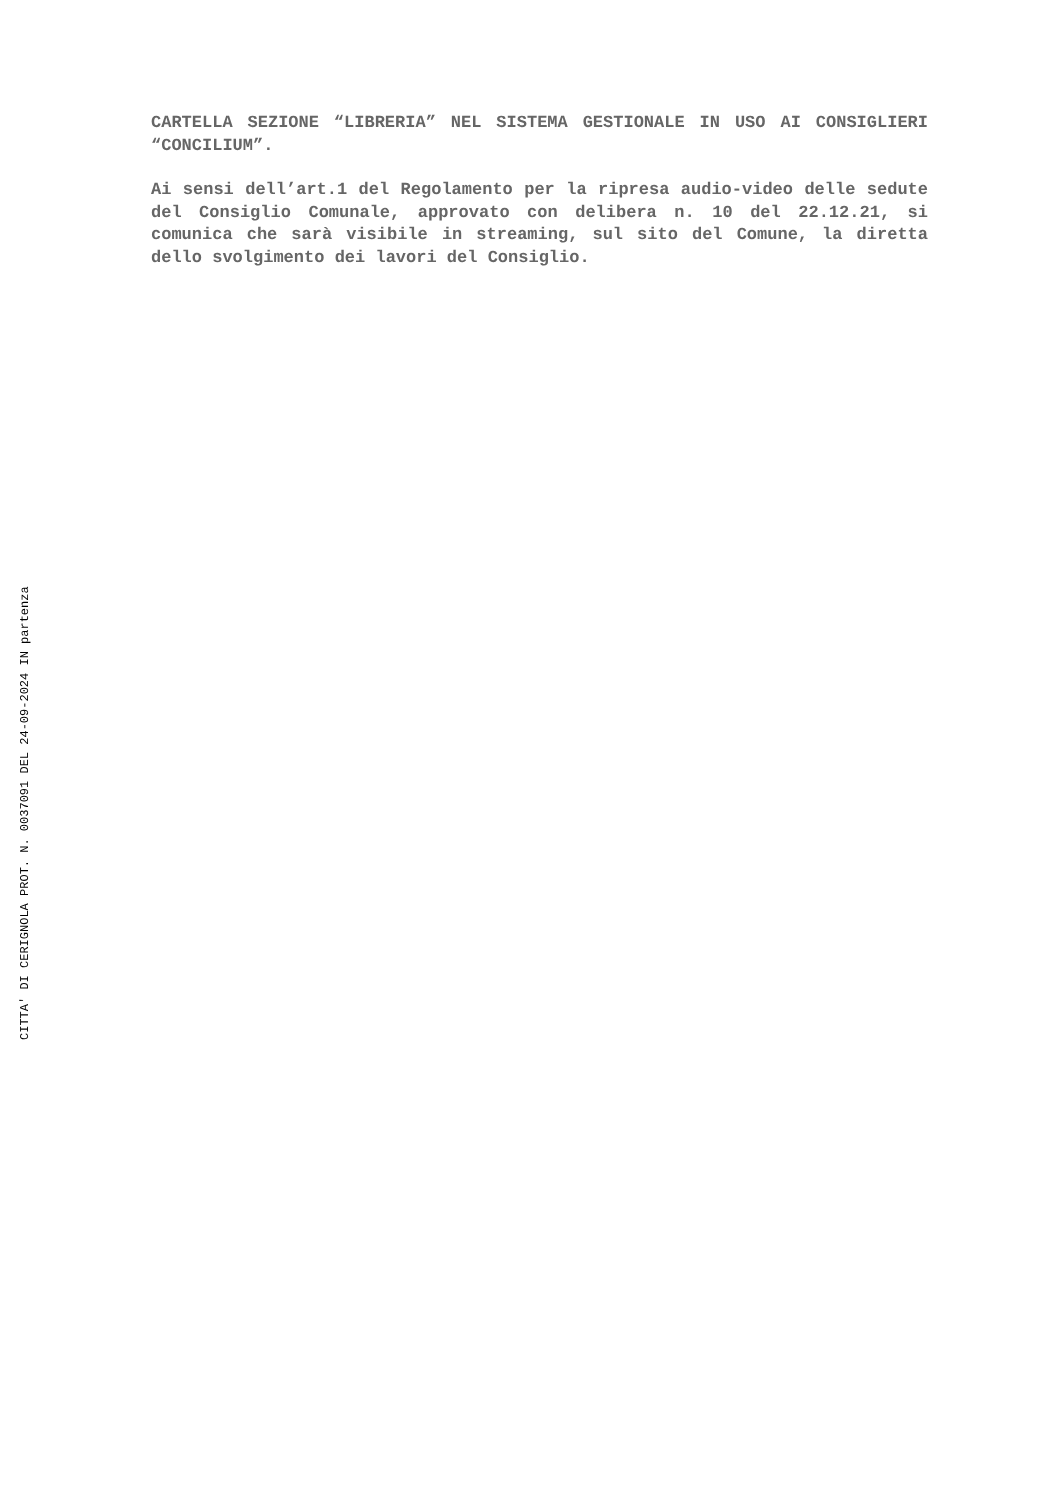CARTELLA SEZIONE “LIBRERIA” NEL SISTEMA GESTIONALE IN USO AI CONSIGLIERI “CONCILIUM”.
Ai sensi dell’art.1 del Regolamento per la ripresa audio-video delle sedute del Consiglio Comunale, approvato con delibera n. 10 del 22.12.21, si comunica che sarà visibile in streaming, sul sito del Comune, la diretta dello svolgimento dei lavori del Consiglio.
CITTA' DI CERIGNOLA PROT. N. 0037091 DEL 24-09-2024 IN partenza